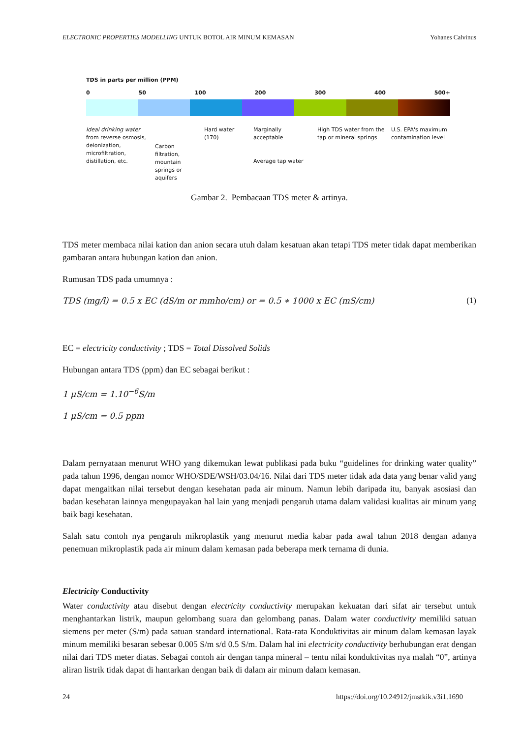ELECTRONIC PROPERTIES MODELLING UNTUK BOTOL AIR MINUM KEMASAN Yohanes Calvinus
TDS in parts per million (PPM)
0 50 100 200 300 400 500+
Ideal drinking water from reverse osmosis, deionization, microfiltration, distillation, etc.
Carbon filtration, mountain springs or aquifers
Hard water (170)
Marginally acceptable
Average tap water
High TDS water from the tap or mineral springs
U.S. EPA's maximum contamination level
Gambar 2. Pembacaan TDS meter & artinya.
TDS meter membaca nilai kation dan anion secara utuh dalam kesatuan akan tetapi TDS meter tidak dapat memberikan gambaran antara hubungan kation dan anion.
Rumusan TDS pada umumnya :
TDS (mg/l) = 0.5 x EC (dS/m or mmho/cm) or = 0.5 ∗ 1000 x EC (mS/cm) (1)
EC = electricity conductivity ; TDS = Total Dissolved Solids
Hubungan antara TDS (ppm) dan EC sebagai berikut :
1 μS/cm = 1.10<sup>−6</sup>S/m
1 μS/cm = 0.5 ppm
Dalam pernyataan menurut WHO yang dikemukan lewat publikasi pada buku “guidelines for drinking water quality” pada tahun 1996, dengan nomor WHO/SDE/WSH/03.04/16. Nilai dari TDS meter tidak ada data yang benar valid yang dapat mengaitkan nilai tersebut dengan kesehatan pada air minum. Namun lebih daripada itu, banyak asosiasi dan badan kesehatan lainnya mengupayakan hal lain yang menjadi pengaruh utama dalam validasi kualitas air minum yang baik bagi kesehatan.
Salah satu contoh nya pengaruh mikroplastik yang menurut media kabar pada awal tahun 2018 dengan adanya penemuan mikroplastik pada air minum dalam kemasan pada beberapa merk ternama di dunia.
Electricity Conductivity
Water conductivity atau disebut dengan electricity conductivity merupakan kekuatan dari sifat air tersebut untuk menghantarkan listrik, maupun gelombang suara dan gelombang panas. Dalam water conductivity memiliki satuan siemens per meter (S/m) pada satuan standard international. Rata-rata Konduktivitas air minum dalam kemasan layak minum memiliki besaran sebesar 0.005 S/m s/d 0.5 S/m. Dalam hal ini electricity conductivity berhubungan erat dengan nilai dari TDS meter diatas. Sebagai contoh air dengan tanpa mineral – tentu nilai konduktivitas nya malah “0”, artinya aliran listrik tidak dapat di hantarkan dengan baik di dalam air minum dalam kemasan.
24 https://doi.org/10.24912/jmstkik.v3i1.1690